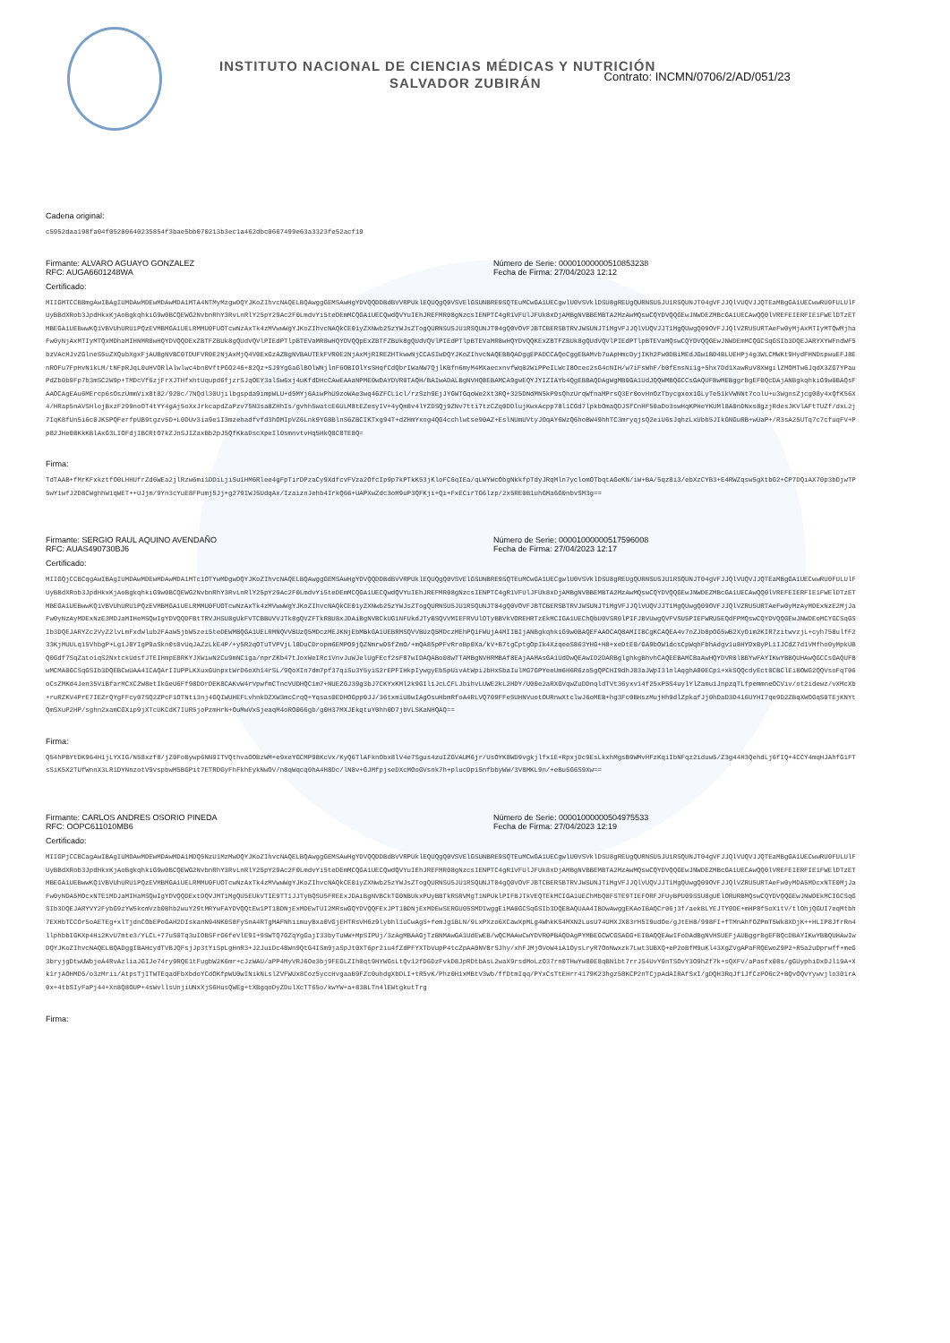INSTITUTO NACIONAL DE CIENCIAS MÉDICAS Y NUTRICIÓN
SALVADOR ZUBIRÁN
Contrato: INCMN/0706/2/AD/051/23
Cadena original:
c5952daa198fa04f05200640235854f3bae5bb070213b3ec1a462dbc0667499e63a3323fe52acf19
Firmante: ALVARO AGUAYO GONZALEZ
RFC: AUGA6601248WA
Número de Serie: 00001000000510853238
Fecha de Firma: 27/04/2023 12:12
Certificado:
MIIGMTCCBBmgAwIBAgIUMDAwMDEwMDAwMDA1MTA4NTMyMzgwDQYJKoZIhvcNAQELBQAwggGEMSAwHgYDVQQDDBdBVVRPUklEQUQgQ0VSVElGSUNBRE9SQTEuMCwGA1UECgwlU0VSVklDSU8gREUgQURNSU5JU1RSQUNJT04gVFJJQlVUQVJJQTEaMBgGA1UECwwRU0FULUlFUyBBdXRob3JpdHkxKjAoBgkqhkiG9w0BCQEWG2NvbnRhY3RvLnRlY25pY29Ac2F0LmdvYi5teDEmMCQGA1UECQwdQVYuIEhJREFMR08gNzcsIENPTC4gR1VFUlJFUk8xDjAMBgNVBBEMBTA2MzAwMQswCQYDVQQGEwJNWDEZMBcGA1UECAwQQ0lVREFEIERFIE1FWElDTzETMBEGA1UEBwwKQ1VBVUhURU1PQzEVMBMGA1UELRMMU0FUOTcwNzAxTk4zMVwwWgYJKoZIhvcNAQkCE01yZXNwb25zYWJsZTogQURNSU5JU1RSQUNJT04gQ0VOVFJBTCBERSBTRVJWSUNJT1MgVFJJQlVUQVJJT1MgQUwgQ09OVFJJQlVZRU5URTAeFw0yMjAxMTIyMTQwMjhaFw0yNjAxMTIyMTQxMDhaMIHNMR8wHQYDVQQDExZBTFZBUk8gQUdVQVlPIEdPTlpBTEVaMR8wHQYDVQQpExZBTFZBUk8gQUdVQVlPIEdPTlpBTEVaMR8wHQYDVQQKExZBTFZBUk8gQUdVQVlPIEdPTlpBTEVaMQswCQYDVQQGEwJNWDEmMCQGCSqGSIb3DQEJARYXYWFndWF5bzVAcHJvZGlneS5uZXQubXgxFjAUBgNVBC0TDUFVR0E2NjAxMjQ4V0ExGzAZBgNVBAUTEkFVR0E2NjAxMjRIREZHTkwwNjCCASIwDQYJKoZIhvcNAQEBBQADggEPADCCAQoCggEBAMvb7uApHmcDyjIKh2Fw0DBiMEdJGw1BD4BLUEHPj4g3WLCMWKt9HydFHNDspwuEFJ8EnROFu7FpHvN1kLM/tNFpRJqL0uHVORlAlwlwc4bn0VftPGO246+82Qz+SJ9YgGaGlBOlWNjlnF6OBIOlYsSHqfCdQbrIWaNW7QjlKBfn6myM4MXaecxnvfWq02WiPPeILWcI8Ocec2sG4cNIH/w7iFsWhF/b0fEnsNi1g+5hx7Dd1XawRuV8XWgilZMOMTw6JqdX3ZG7YPauPdZb0b9Fp7b3mSC2W9p+TMDcVf6zjFrXJTHfxhtUqupd6fjzrSJqOEY3alSw6xj4uKfdDHcCAwEAAaNPME0wDAYDVR0TAQH/BAIwADALBgNVHQ8EBAMCA9gwEQYJYIZIAYb4QgEBBAQDAgWgMB0GA1UdJQQWMBQGCCsGAQUFBwMEBggrBgEFBQcDAjANBgkqhkiG9w0BAQsFAAOCAgEAu6MErcp6sOszUmmVix8t82/920c/7NQdl30Ujilbgspda9impWLU+d5MYj6AiwPhU9zoWAe3wq46ZFCL1cl/rzSzh9EjJYGWTGqoWe2Xt3RQ+325DNdMN5kP9sQhzUrqWfnaMPrsQ3Er0ovHnOzTbycgxox1GLyTe51kVWNNt7colU+u3WgnsZjcg08y4xQfK56X4/HRap5nAVSHlojBxzF299noOT4tYY4gAj5oXxJrkcapdZaPzv75N3sa8ZHhIs/gvhh5watcE6ULM8tEZesyIV+4yQm8v4lYZDSQj9ZNv7tti7tzCZq0DDlujKwxAcpp78l1CGd7lpkbOmaQDJSfCnHF50aDo3swHqKPHeYKUMl8A0nDNxs8gzjRdesJKVlAFtTUZf/dxL2j7IqK8fUn5i6c0JKSPQFerfpUB9tgzv5D+L0DUv3ia9e1I3mzehadfvfd3hOMIpVZ6Lnk9YG8BlnS6ZBCIKTxg94T+dZHmYxog4QG4cchlwtse90AZ+EslNUmUVtyJOqAY6WzQ6hoBW49hhTC3mryqjsQ2eiU6sJqhzLxUbb5JIkGNGuRB+wUaP+/R3sA25UTq7c7cfuqFV+Pp82JHe08KkKBlAxG3LIOFdjIBCRtO7kZJnSJIZaxBb2pJ5QfKkaDscXpeIl0smnvtvHq5HkQ8C8TE8Q=
Firma:
TdTAAB+fMrKFxkztfO0LHHUfrZd6WEa2jlRzw6mi1DDiLjiSu1HM6Rlee4gFpTirDPzaCy9XdfcvFVza2OfcIp9p7kPTkK53jKloFC6qIEa/qLWYWcObgNkkfpTdyJRqMln7yclomOTbqtAGeKN/iW+BA/5qz8i3/ebXzCYB3+E4RWZqsw5gXtbG2+CP7DQiAX70p3bDjwTP5wY1wfJ2D8CWghhW1qWET++UJjm/9Yn3cYuE8FPumj5Jj+g279IWJ5UdqAx/IzaiznJehb4IrkQ66+UAPXwZdc3oM9uP3QFKji+Qi+FxECirTG6lzp/2x5RE0B1uhGMa6G0nbvSM3g==
Firmante: SERGIO RAUL AQUINO AVENDAÑO
RFC: AUAS490730BJ6
Número de Serie: 00001000000517596008
Fecha de Firma: 27/04/2023 12:17
Certificado:
MIIGQjCCBCqgAwIBAgIUMDAwMDEwMDAwMDA1MTc1OTYwMDgwDQYJKoZIhvcNAQELBQAwggGEMSAwHgYDVQQDDBdBVVRPUklEQUQgQ0VSVElGSUNBRE9SQTEuMCwGA1UECgwlU0VSVklDSU8gREUgQURNSU5JU1RSQUNJT04gVFJJQlVUQVJJQTEaMBgGA1UECwwRU0FULUlFUyBBdXRob3JpdHkxKjAoBgkqhkiG9w0BCQEWG2NvbnRhY3RvLnRlY25pY29Ac2F0LmdvYi5teDEmMCQGA1UECQwdQVYuIEhJREFMR08gNzcsIENPTC4gR1VFUlJFUk8xDjAMBgNVBBEMBTA2MzAwMQswCQYDVQQGEwJNWDEZMBcGA1UECAwQQ0lVREFEIERFIE1FWElDTzETMBEGA1UEBwwKQ1VBVUhURU1PQzEVMBMGA1UELRMMU0FUOTcwNzAxTk4zMVwwWgYJKoZIhvcNAQkCE01yZXNwb25zYWJsZTogQURNSU5JU1RSQUNJT04gQ0VOVFJBTCBERSBTRVJWSUNJT1MgVFJJQlVUQVJJT1MgQUwgQ09OVFJJQlVZRU5URTAeFw0yMzAyMDExNzE2MjJaFw0yNzAyMDExNzE3MDJaMIHeMSQwIgYDVQQDFBtTRVJHSU8gUkFVTCBBUVVJTk8gQVZFTkRBU8xJDAiBgNVBCkUG1NFUkdJTyBSQVVMIEFRVUlOTyBBVkVOREHRTzEkMCIGA1UEChQbU0VSR0lPIFJBVUwgQVFVSU5PIEFWRU5EQdFPMQswCQYDVQQGEwJNWDEoMCYGCSqGSIb3DQEJARYZc2VyZ2lvLmFxdWlub2FAaW5jbW5zei5teDEWMBQGA1UELRMNQVVBUzQ5MDczMEJKNjEbMBkGA1UEBRMSQVVBUzQ5MDczMEhPQ1FWUjA4MIIBIjANBgkqhkiG9w0BAQEFAAOCAQ8AMIIBCgKCAQEA4v7nZJb8pOG5wB2XyOim2KIR7zitwvzjL+cyh758ulfF233KjMUULq15VhbgP+Lg1J8YIgP9aSkn0s0vUqJAZzLkE4P/+y5R2qOTuTVPVjLl8DuCDropm6EMPO9jQZNmrwD5fZmO/+mQA85pPFvRroBp0Xa/kV+B7tgCptgOpIk4XzqeeS863YHG+H8+xeDtE0/GA9bOW1dcsCpWqhFbhAdgv1u8HYDxByPL1IJCdZ7d1VMfho0yMpkUBQ0Gdf7SqZato1qS2NxtckUdsfJTEIHmpE8RKYJXWiwN2Cu9mNC1ga/nprZKb47tJoxWeIRc1VnvJuWJelUgFEcf2sF87wIDAQABo08wTTAMBgNVHRMBAf8EAjAAMAsGA1UdDwQEAwID2DARBglghkgBhvhCAQEEBAMCBaAwHQYDVR0lBBYwFAYIKwYBBQUHAwQGCCsGAQUFBwMCMA0GCSqGSIb3DQEBCwUAA4ICAQArIIUPPLKXuxGUnpxtWrD6oXh14rSL/9QoXIn7dm7pf37qiSu3Y5yiS2rEPFIHkpIywgyEb5pUivAtWpiJbHxSbaIulMG7GPYeeUm6H6R6zo5gQPCHI9dhJ83aJWpI3lnlAqghA00ECp1+xkSQQcdyEct0CBClEiBOWG2QQVsoFqT06oCsZMKd4Jen35ViBfarMCXC2W8etIkGeU6Ff98DDrDEK8CAKvW4rVpwfmCTncVUDHQC1m7+NUEZGJ39g3bJ7CKYxKMl2k9GIliJcLCFLJbihvLUWE2kL2HDY/U00e2aRXGVqwZuDDnqldTVt36yxv14f25xP5S4uylYlZamu1JnpzqTLfpemmneOCViv/ot2idewz/vXMcXb+ruRZKV4PrE7IEZrQYgFFcy07SQ2ZPcF1OTNti3nj4GQIWUHEFLvhnkDZXW3mcCrqQ+Yqsas0EDHOGpp0JJ/36txmiU8wIAgOsuHbmRfoA4RLVQ709FFe5UHNVuotOURnwXtclwJ6oMEB+hg3Fc0BHszMujHh9dlZpkafJj0hDaD3D416UYHI7qe9D2ZBqXWOGqS0TEjKNYtQmSXuP2HP/sghn2xamCGXip9jXTcUKCdK7IUR5joPzmHrN+OuMwVxSjeaqM4oRO066gb/g0H37MXJEkqtuY0hh0D7jbVLSKaNHQAQ==
Firma:
Q54hPBYtDK964H1jLYXIG/N58xzf8/jZ0FoBywp6NN9ITVQthvaOOBzWM+e9xeYGCMP98KcVx/KyQ6TlAFknObx8lV4e7Sgus4zuIZGVAUM6jr/UsOYK8WD9vgkjlfx1E+RpxjDc9EsLkxhMgsB9WMvHFzKqiIbNFqz2iduw5/Z3g44H3QehdLj6fIQ+4CCY4mqHJAhfG1FTsSiK5X2TUfWnnX3LR1DYNnzotV9vspbwM5BGPit7ETRDGyFhFkhEykNwOV/n8qWqcq0hA4H8Dc/lN8v+GJMfpjseDXcMOoGVsnk7h+plucDp15nfbbyWW/3V8MKL9n/+eBu5G6S9Xw==
Firmante: CARLOS ANDRES OSORIO PINEDA
RFC: OOPC611010MB6
Número de Serie: 00001000000504975533
Fecha de Firma: 27/04/2023 12:19
Certificado:
MIIGPjCCBCagAwIBAgIUMDAwMDEwMDAwMDA1MDQ5NzU1MzMwDQYJKoZIhvcNAQELBQAwggGEMSAwHgYDVQQDDBdBVVRPUklEQUQgQ0VSVElGSUNBRE9SQTEuMCwGA1UECgwlU0VSVklDSU8gREUgQURNSU5JU1RSQUNJT04gVFJJQlVUQVJJQTEaMBgGA1UECwwRU0FULUlFUyBBdXRob3JpdHkxKjAoBgkqhkiG9w0BCQEWG2NvbnRhY3RvLnRlY25pY29Ac2F0LmdvYi5teDEmMCQGA1UECQwdQVYuIEhJREFMR08gNzcsIENPTC4gR1VFUlJFUk8xDjAMBgNVBBEMBTA2MzAwMQswCQYDVQQGEwJNWDEZMBcGA1UECAwQQ0lVREFEIERFIE1FWElDTzETMBEGA1UEBwwKQ1VBVUhURU1PQzEVMBMGA1UELRMMU0FUOTcwNzAxTk4zMVwwWgYJKoZIhvcNAQkCE01yZXNwb25zYWJsZTogQURNSU5JU1RSQUNJT04gQ0VOVFJBTCBERSBTRVJWSUNJT1MgVFJJQlVUQVJJT1MgQUwgQ09OVFJJQlVZRU5URTAeFw0yMDA5MDcxNTE0MjJaFw0yNDA5MDcxNTE1MDJaMIHaMSQwIgYDVQQDExtDQVJMT1MgQU5EUkVTIE9TT1JJTyBQSU5FREExJDAiBgNVBCkTG0NBUkxPUyBBTkRSRVMgT1NPUklPIFBJTkVEQTEkMCIGA1UEChMbQ0FSTE9TIEFORFJFUyBPU09SSU8gUElORURBMQswCQYDVQQGEwJNWDEkMCIGCSqGSIb3DQEJARYVY2FybG9zYW5kcmVzb0Bhb2wuY29tMRYwFAYDVQQtEw1PT1BDNjExMDEwTUI2MRswGQYDVQQFExJPT1BDNjExMDEwSERGU05SMDIwggEiMA0GCSqGSIb3DQEBAQUAA4IBDwAwggEKAoIBAQCr06j3f/aekBLYEJTY0DE+mHP8f5oX1tV/tlOhjQGUI7eqMtbh7EXHbTCCOr5oAETEg+xlTjdnCObEPoGAH2DIskanN94NK0S8FySnA4RTgMAFNhiimuyBxa0VGjEHTRsVH6z9lybhl1uCwAgS+femJg1BLN/9LxPXzo6XCawXpMLg4WhkKS4MXN2LusU74UMXJX83rH5I9udOe/gJtEH8/998FI+fTMnAhfOZPmT5Wk8XDjK++HLIP8JfrRn4llphbbIGKXp4Hi2KvU7mte3/YLCL+77uS0Tq3uIOBSFrG6feVlE9I+9SWTQ7GZqYgGajI33byTuWW+MpSIPUj/3zAgMBAAGjTzBNMAwGA1UdEwEB/wQCMAAwCwYDVR0PBAQDAgPYMBEGCWCGSAGG+EIBAQQEAwIFoDAdBgNVHSUEFjAUBggrBgEFBQcDBAYIKwYBBQUHAwIwDQYJKoZIhvcNAQELBQADggIBAHcydTVBJQFsjJp3tYiSpLgHnR3+J2JuiDc48Wn9QtG4ISm9jaSpJt0XT6pr2iu4fZdPFYXTbVupP4tcZpAA0NV8rSJhy/xhFJMjOVoW4iA1OysLryR7OoNwxzk7Lwt3UBXQ+eP2oBfM9uKl43XgZVgAPaFRQEwoZ9P2+R5a2uDprwff+meG3bryjgDtwUWbjeA4RvAzliaJGIJe74ry9RQE1tFugbW2K6mr+cJzWAU/aPP4MyVRJ6Oe3bj9FEGLZIh0qt9HYWGsLtQv12fD6DzFvkD8JpRDtbAsL2waX9rsdMoLzO37rn0THwYw80E8qBN1bt7rrJS4UvY9nTSOvY3O9hZf7k+sQXFV/aPasfx08s/gGUyphiDxDJl19A+Xk1rjAOHMD5/o3zMrii/AtpsTjITWTEqadFbXbdoYCdOKfpWU0wINikNLslZVFWUx8Coz5yccHvgaaB9FZc0uhdgXbDLI+tR5vK/Phz0H1xMBtV3wb/ffDtmIqq/PYxCsTtEHrr4179K23hgz58KCP2nTCjpAdAIRAfSxI/gDQH3RqJf1JfCzPO6c2+BQvOQvYywvjlo301rA0x+4tbSIyFaPj44+Xn8Q8OUP+4sWvllsUnjiUNxXjS6HusQWEg+tXBgqoDyZDulXcTT65o/kwYW+a+83BLTn4lEWtgkutTrg
Firma: